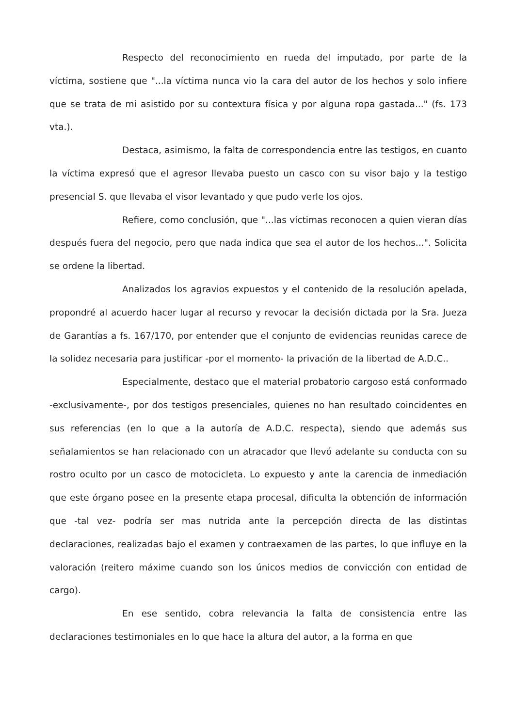Respecto del reconocimiento en rueda del imputado, por parte de la víctima, sostiene que "...la víctima nunca vio la cara del autor de los hechos y solo infiere que se trata de mi asistido por su contextura física y por alguna ropa gastada..." (fs. 173 vta.).
Destaca, asimismo, la falta de correspondencia entre las testigos, en cuanto la víctima expresó que el agresor llevaba puesto un casco con su visor bajo y la testigo presencial S. que llevaba el visor levantado y que pudo verle los ojos.
Refiere, como conclusión, que "...las víctimas reconocen a quien vieran días después fuera del negocio, pero que nada indica que sea el autor de los hechos...". Solicita se ordene la libertad.
Analizados los agravios expuestos y el contenido de la resolución apelada, propondré al acuerdo hacer lugar al recurso y revocar la decisión dictada por la Sra. Jueza de Garantías a fs. 167/170, por entender que el conjunto de evidencias reunidas carece de la solidez necesaria para justificar -por el momento- la privación de la libertad de A.D.C..
Especialmente, destaco que el material probatorio cargoso está conformado -exclusivamente-, por dos testigos presenciales, quienes no han resultado coincidentes en sus referencias (en lo que a la autoría de A.D.C. respecta), siendo que además sus señalamientos se han relacionado con un atracador que llevó adelante su conducta con su rostro oculto por un casco de motocicleta. Lo expuesto y ante la carencia de inmediación que este órgano posee en la presente etapa procesal, dificulta la obtención de información que -tal vez- podría ser mas nutrida ante la percepción directa de las distintas declaraciones, realizadas bajo el examen y contraexamen de las partes, lo que influye en la valoración (reitero máxime cuando son los únicos medios de convicción con entidad de cargo).
En ese sentido, cobra relevancia la falta de consistencia entre las declaraciones testimoniales en lo que hace la altura del autor, a la forma en que